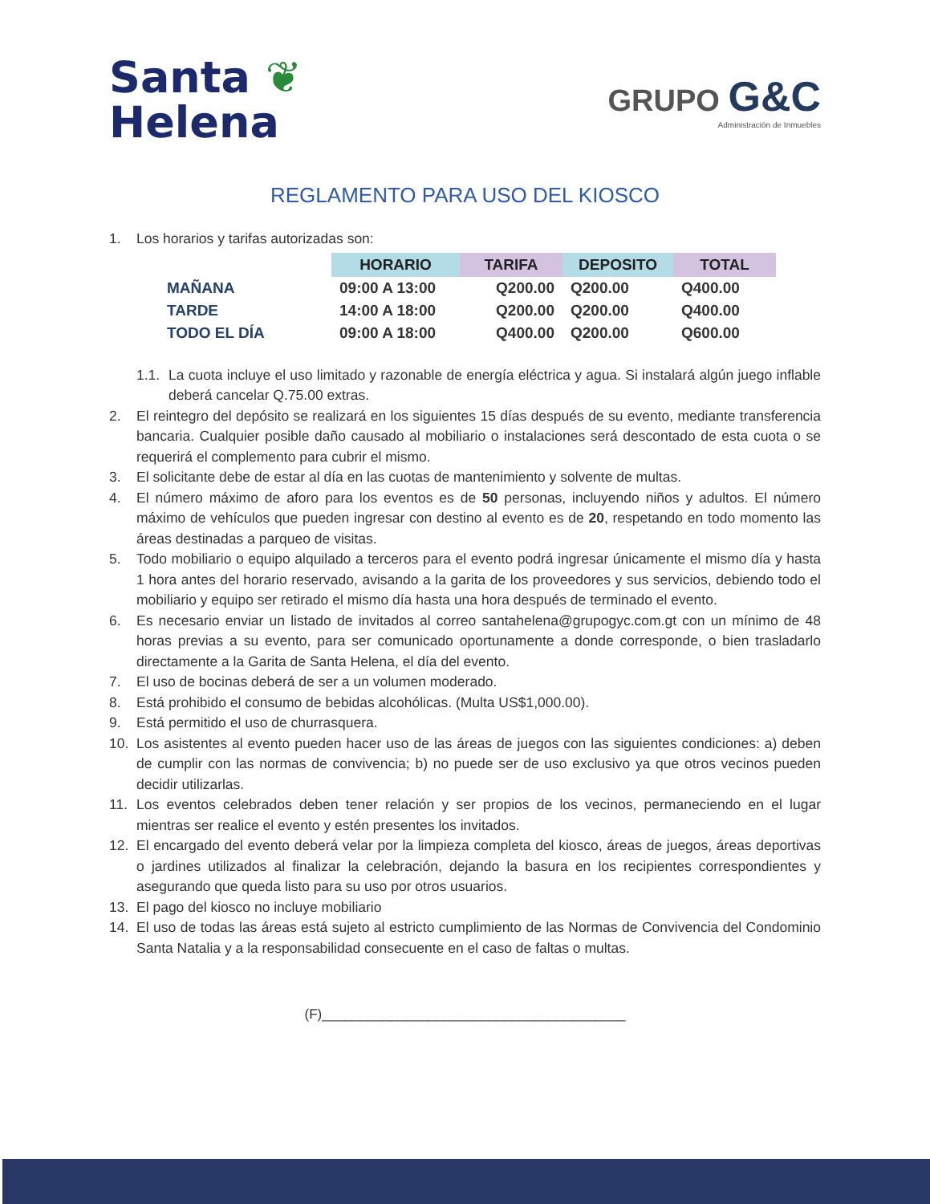Santa ❦
Helena
GRUPO G&C
Administración de Inmuebles
REGLAMENTO PARA USO DEL KIOSCO
1. Los horarios y tarifas autorizadas son:
| | HORARIO | TARIFA | DEPOSITO | TOTAL |
| --- | --- | --- | --- | --- |
| MAÑANA | 09:00 A 13:00 | Q200.00 | Q200.00 | Q400.00 |
| TARDE | 14:00 A 18:00 | Q200.00 | Q200.00 | Q400.00 |
| TODO EL DÍA | 09:00 A 18:00 | Q400.00 | Q200.00 | Q600.00 |
1.1. La cuota incluye el uso limitado y razonable de energía eléctrica y agua. Si instalará algún juego inflable deberá cancelar Q.75.00 extras.
2. El reintegro del depósito se realizará en los siguientes 15 días después de su evento, mediante transferencia bancaria. Cualquier posible daño causado al mobiliario o instalaciones será descontado de esta cuota o se requerirá el complemento para cubrir el mismo.
3. El solicitante debe de estar al día en las cuotas de mantenimiento y solvente de multas.
4. El número máximo de aforo para los eventos es de 50 personas, incluyendo niños y adultos. El número máximo de vehículos que pueden ingresar con destino al evento es de 20, respetando en todo momento las áreas destinadas a parqueo de visitas.
5. Todo mobiliario o equipo alquilado a terceros para el evento podrá ingresar únicamente el mismo día y hasta 1 hora antes del horario reservado, avisando a la garita de los proveedores y sus servicios, debiendo todo el mobiliario y equipo ser retirado el mismo día hasta una hora después de terminado el evento.
6. Es necesario enviar un listado de invitados al correo santahelena@grupogyc.com.gt con un mínimo de 48 horas previas a su evento, para ser comunicado oportunamente a donde corresponde, o bien trasladarlo directamente a la Garita de Santa Helena, el día del evento.
7. El uso de bocinas deberá de ser a un volumen moderado.
8. Está prohibido el consumo de bebidas alcohólicas. (Multa US$1,000.00).
9. Está permitido el uso de churrasquera.
10. Los asistentes al evento pueden hacer uso de las áreas de juegos con las siguientes condiciones: a) deben de cumplir con las normas de convivencia; b) no puede ser de uso exclusivo ya que otros vecinos pueden decidir utilizarlas.
11. Los eventos celebrados deben tener relación y ser propios de los vecinos, permaneciendo en el lugar mientras ser realice el evento y estén presentes los invitados.
12. El encargado del evento deberá velar por la limpieza completa del kiosco, áreas de juegos, áreas deportivas o jardines utilizados al finalizar la celebración, dejando la basura en los recipientes correspondientes y asegurando que queda listo para su uso por otros usuarios.
13. El pago del kiosco no incluye mobiliario
14. El uso de todas las áreas está sujeto al estricto cumplimiento de las Normas de Convivencia del Condominio Santa Natalia y a la responsabilidad consecuente en el caso de faltas o multas.
(F)________________________________________